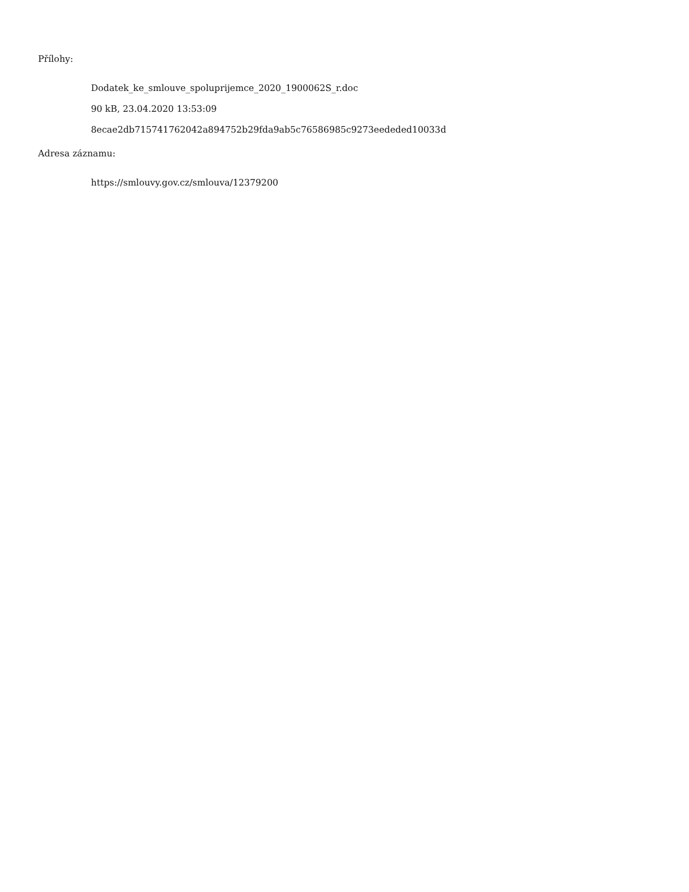Přílohy:
Dodatek_ke_smlouve_spoluprijemce_2020_1900062S_r.doc
90 kB, 23.04.2020 13:53:09
8ecae2db715741762042a894752b29fda9ab5c76586985c9273eededed10033d
Adresa záznamu:
https://smlouvy.gov.cz/smlouva/12379200